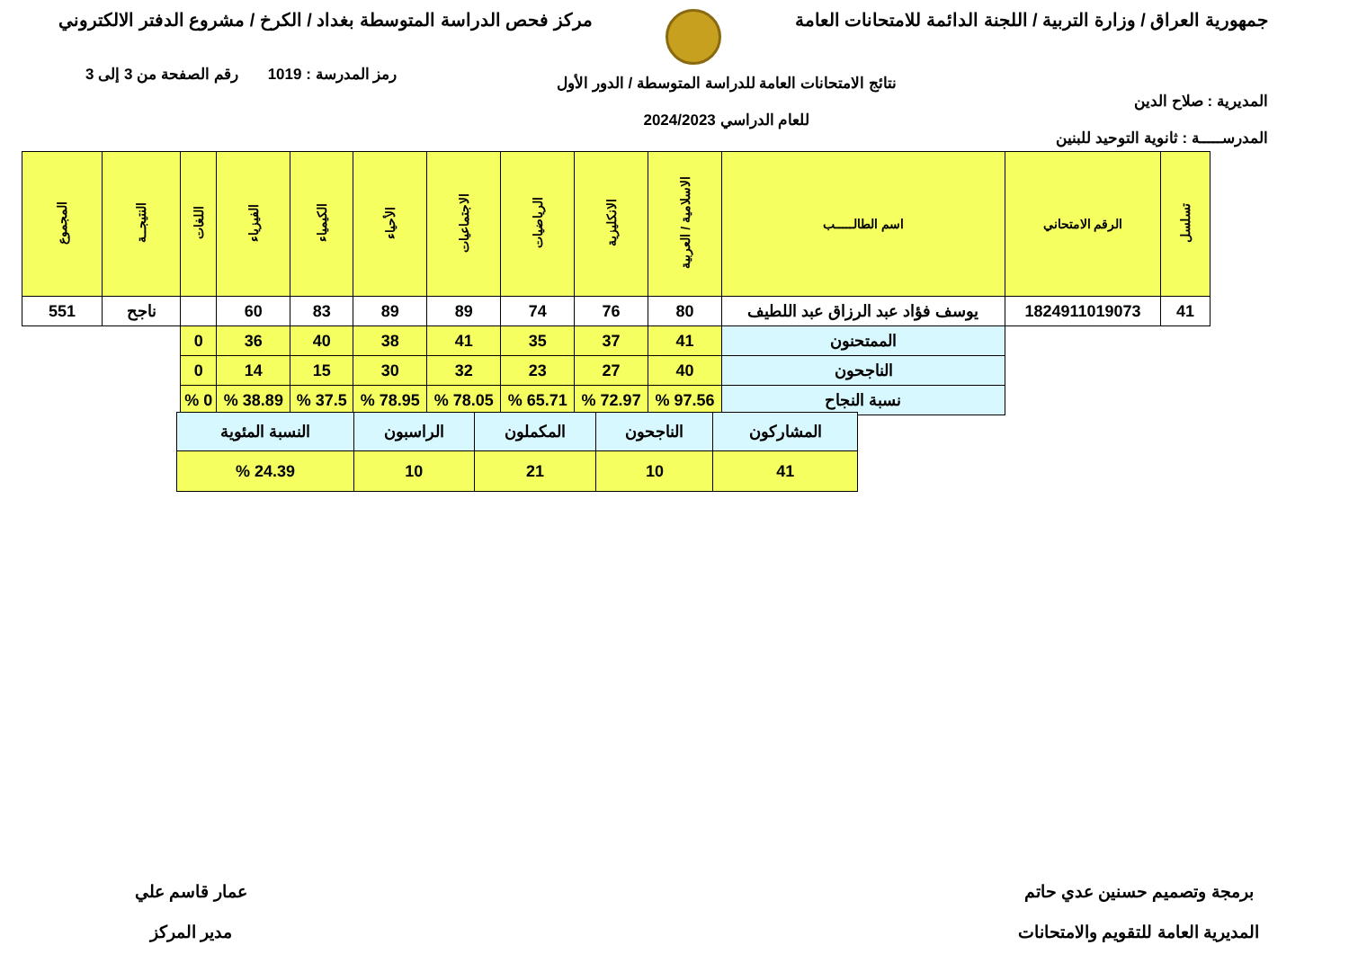جمهورية العراق / وزارة التربية / اللجنة الدائمة للامتحانات العامة
مركز فحص الدراسة المتوسطة بغداد / الكرخ / مشروع الدفتر الالكتروني
المديرية : صلاح الدين
المدرســـــة : ثانوية التوحيد للبنين
نتائج الامتحانات العامة للدراسة المتوسطة / الدور الأول
للعام الدراسي 2024/2023
رمز المدرسة : 1019 رقم الصفحة من 3 إلى 3
| تسلسل | الرقم الامتحاني | اسم الطالـــــب | الاسلامية / العربية | الانكليزية | الرياضيات | الاجتماعيات | الأحياء | الكيمياء | الفيزياء | اللغات | النتيجــة | المجموع |
| --- | --- | --- | --- | --- | --- | --- | --- | --- | --- | --- | --- | --- |
| 41 | 1824911019073 | يوسف فؤاد عبد الرزاق عبد اللطيف | 80 | 76 | 74 | 89 | 89 | 83 | 60 | | ناجح | 551 |
| | | الممتحنون | 41 | 37 | 35 | 41 | 38 | 40 | 36 | 0 | | |
| | | الناجحون | 40 | 27 | 23 | 32 | 30 | 15 | 14 | 0 | | |
| | | نسبة النجاح | 97.56 % | 72.97 % | 65.71 % | 78.05 % | 78.95 % | 37.5 % | 38.89 % | 0 % | | |
| المشاركون | الناجحون | المكملون | الراسبون | النسبة المئوية |
| 41 | 10 | 21 | 10 | 24.39 % |
برمجة وتصميم حسنين عدي حاتم
المديرية العامة للتقويم والامتحانات
عمار قاسم علي
مدير المركز